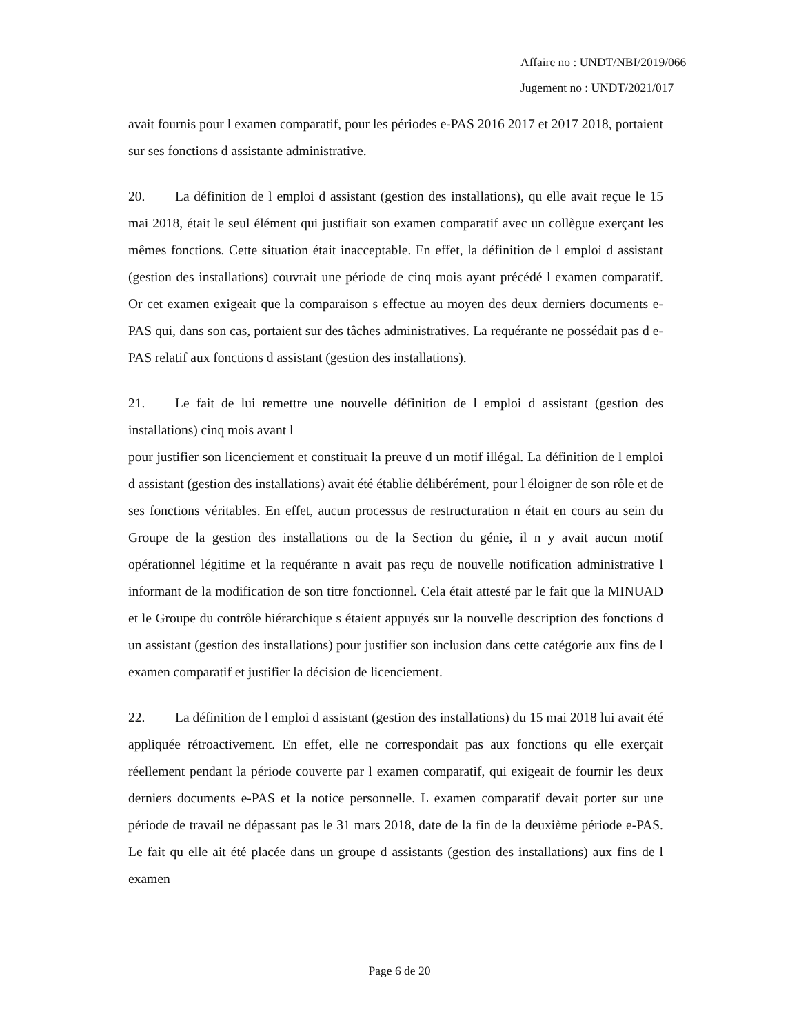Affaire no : UNDT/NBI/2019/066
Jugement no : UNDT/2021/017
avait fournis pour l examen comparatif, pour les périodes e-PAS 2016 2017 et 2017 2018, portaient sur ses fonctions d assistante administrative.
20. La définition de l emploi d assistant (gestion des installations), qu elle avait reçue le 15 mai 2018, était le seul élément qui justifiait son examen comparatif avec un collègue exerçant les mêmes fonctions. Cette situation était inacceptable. En effet, la définition de l emploi d assistant (gestion des installations) couvrait une période de cinq mois ayant précédé l examen comparatif. Or cet examen exigeait que la comparaison s effectue au moyen des deux derniers documents e-PAS qui, dans son cas, portaient sur des tâches administratives. La requérante ne possédait pas d e-PAS relatif aux fonctions d assistant (gestion des installations).
21. Le fait de lui remettre une nouvelle définition de l emploi d assistant (gestion des installations) cinq mois avant l
pour justifier son licenciement et constituait la preuve d un motif illégal. La définition de l emploi d assistant (gestion des installations) avait été établie délibérément, pour l éloigner de son rôle et de ses fonctions véritables. En effet, aucun processus de restructuration n était en cours au sein du Groupe de la gestion des installations ou de la Section du génie, il n y avait aucun motif opérationnel légitime et la requérante n avait pas reçu de nouvelle notification administrative l informant de la modification de son titre fonctionnel. Cela était attesté par le fait que la MINUAD et le Groupe du contrôle hiérarchique s étaient appuyés sur la nouvelle description des fonctions d un assistant (gestion des installations) pour justifier son inclusion dans cette catégorie aux fins de l examen comparatif et justifier la décision de licenciement.
22. La définition de l emploi d assistant (gestion des installations) du 15 mai 2018 lui avait été appliquée rétroactivement. En effet, elle ne correspondait pas aux fonctions qu elle exerçait réellement pendant la période couverte par l examen comparatif, qui exigeait de fournir les deux derniers documents e-PAS et la notice personnelle. L examen comparatif devait porter sur une période de travail ne dépassant pas le 31 mars 2018, date de la fin de la deuxième période e-PAS. Le fait qu elle ait été placée dans un groupe d assistants (gestion des installations) aux fins de l examen
Page 6 de 20